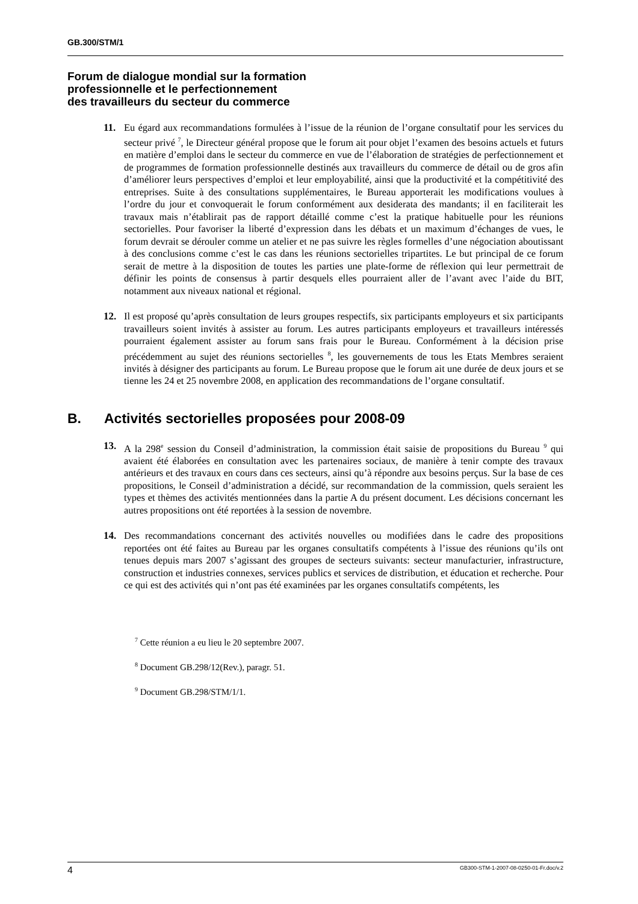GB.300/STM/1
Forum de dialogue mondial sur la formation
professionnelle et le perfectionnement
des travailleurs du secteur du commerce
11. Eu égard aux recommandations formulées à l’issue de la réunion de l’organe consultatif pour les services du secteur privé <sup>7</sup>, le Directeur général propose que le forum ait pour objet l’examen des besoins actuels et futurs en matière d’emploi dans le secteur du commerce en vue de l’élaboration de stratégies de perfectionnement et de programmes de formation professionnelle destinés aux travailleurs du commerce de détail ou de gros afin d’améliorer leurs perspectives d’emploi et leur employabilité, ainsi que la productivité et la compétitivité des entreprises. Suite à des consultations supplémentaires, le Bureau apporterait les modifications voulues à l’ordre du jour et convoquerait le forum conformément aux desiderata des mandants; il en faciliterait les travaux mais n’établirait pas de rapport détaillé comme c’est la pratique habituelle pour les réunions sectorielles. Pour favoriser la liberté d’expression dans les débats et un maximum d’échanges de vues, le forum devrait se dérouler comme un atelier et ne pas suivre les règles formelles d’une négociation aboutissant à des conclusions comme c’est le cas dans les réunions sectorielles tripartites. Le but principal de ce forum serait de mettre à la disposition de toutes les parties une plate-forme de réflexion qui leur permettrait de définir les points de consensus à partir desquels elles pourraient aller de l’avant avec l’aide du BIT, notamment aux niveaux national et régional.
12. Il est proposé qu’après consultation de leurs groupes respectifs, six participants employeurs et six participants travailleurs soient invités à assister au forum. Les autres participants employeurs et travailleurs intéressés pourraient également assister au forum sans frais pour le Bureau. Conformément à la décision prise précédemment au sujet des réunions sectorielles <sup>8</sup>, les gouvernements de tous les Etats Membres seraient invités à désigner des participants au forum. Le Bureau propose que le forum ait une durée de deux jours et se tienne les 24 et 25 novembre 2008, en application des recommandations de l’organe consultatif.
B. Activités sectorielles proposées pour 2008-09
13. A la 298<sup>e</sup> session du Conseil d’administration, la commission était saisie de propositions du Bureau <sup>9</sup> qui avaient été élaborées en consultation avec les partenaires sociaux, de manière à tenir compte des travaux antérieurs et des travaux en cours dans ces secteurs, ainsi qu’à répondre aux besoins perçus. Sur la base de ces propositions, le Conseil d’administration a décidé, sur recommandation de la commission, quels seraient les types et thèmes des activités mentionnées dans la partie A du présent document. Les décisions concernant les autres propositions ont été reportées à la session de novembre.
14. Des recommandations concernant des activités nouvelles ou modifiées dans le cadre des propositions reportées ont été faites au Bureau par les organes consultatifs compétents à l’issue des réunions qu’ils ont tenues depuis mars 2007 s’agissant des groupes de secteurs suivants: secteur manufacturier, infrastructure, construction et industries connexes, services publics et services de distribution, et éducation et recherche. Pour ce qui est des activités qui n’ont pas été examinées par les organes consultatifs compétents, les
<sup>7</sup> Cette réunion a eu lieu le 20 septembre 2007.
<sup>8</sup> Document GB.298/12(Rev.), paragr. 51.
<sup>9</sup> Document GB.298/STM/1/1.
4 GB300-STM-1-2007-08-0250-01-Fr.doc/v.2